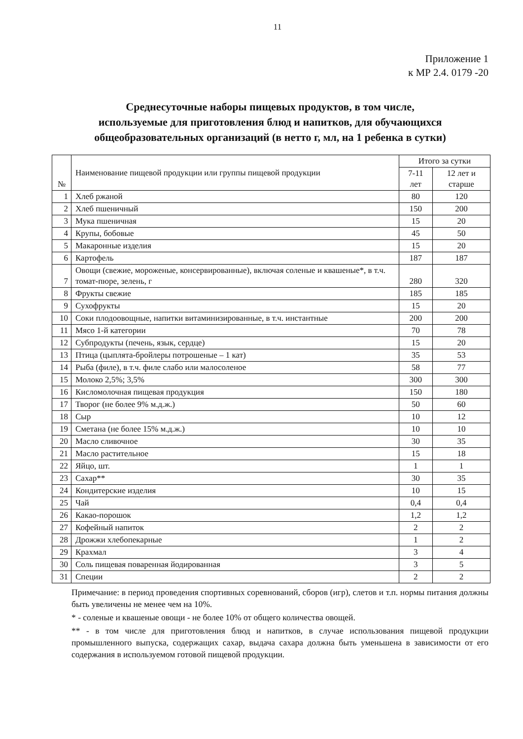11
Приложение 1
к МР 2.4. 0179 -20
Среднесуточные наборы пищевых продуктов, в том числе,
используемые для приготовления блюд и напитков, для обучающихся
общеобразовательных организаций (в нетто г, мл, на 1 ребенка в сутки)
| № | Наименование пищевой продукции или группы пищевой продукции | Итого за сутки | |
| --- | --- | --- | --- |
| | | 7-11 лет | 12 лет и старше |
| 1 | Хлеб ржаной | 80 | 120 |
| 2 | Хлеб пшеничный | 150 | 200 |
| 3 | Мука пшеничная | 15 | 20 |
| 4 | Крупы, бобовые | 45 | 50 |
| 5 | Макаронные изделия | 15 | 20 |
| 6 | Картофель | 187 | 187 |
| 7 | Овощи (свежие, мороженые, консервированные), включая соленые и квашеные*, в т.ч. томат-пюре, зелень, г | 280 | 320 |
| 8 | Фрукты свежие | 185 | 185 |
| 9 | Сухофрукты | 15 | 20 |
| 10 | Соки плодоовощные, напитки витаминизированные, в т.ч. инстантные | 200 | 200 |
| 11 | Мясо 1-й категории | 70 | 78 |
| 12 | Субпродукты (печень, язык, сердце) | 15 | 20 |
| 13 | Птица (цыплята-бройлеры потрошеные – 1 кат) | 35 | 53 |
| 14 | Рыба (филе), в т.ч. филе слабо или малосоленое | 58 | 77 |
| 15 | Молоко 2,5%; 3,5% | 300 | 300 |
| 16 | Кисломолочная пищевая продукция | 150 | 180 |
| 17 | Творог (не более 9% м.д.ж.) | 50 | 60 |
| 18 | Сыр | 10 | 12 |
| 19 | Сметана (не более 15% м.д.ж.) | 10 | 10 |
| 20 | Масло сливочное | 30 | 35 |
| 21 | Масло растительное | 15 | 18 |
| 22 | Яйцо, шт. | 1 | 1 |
| 23 | Сахар** | 30 | 35 |
| 24 | Кондитерские изделия | 10 | 15 |
| 25 | Чай | 0,4 | 0,4 |
| 26 | Какао-порошок | 1,2 | 1,2 |
| 27 | Кофейный напиток | 2 | 2 |
| 28 | Дрожжи хлебопекарные | 1 | 2 |
| 29 | Крахмал | 3 | 4 |
| 30 | Соль пищевая поваренная йодированная | 3 | 5 |
| 31 | Специи | 2 | 2 |
Примечание: в период проведения спортивных соревнований, сборов (игр), слетов и т.п. нормы питания должны быть увеличены не менее чем на 10%.
* - соленые и квашеные овощи - не более 10% от общего количества овощей.
** - в том числе для приготовления блюд и напитков, в случае использования пищевой продукции промышленного выпуска, содержащих сахар, выдача сахара должна быть уменьшена в зависимости от его содержания в используемом готовой пищевой продукции.